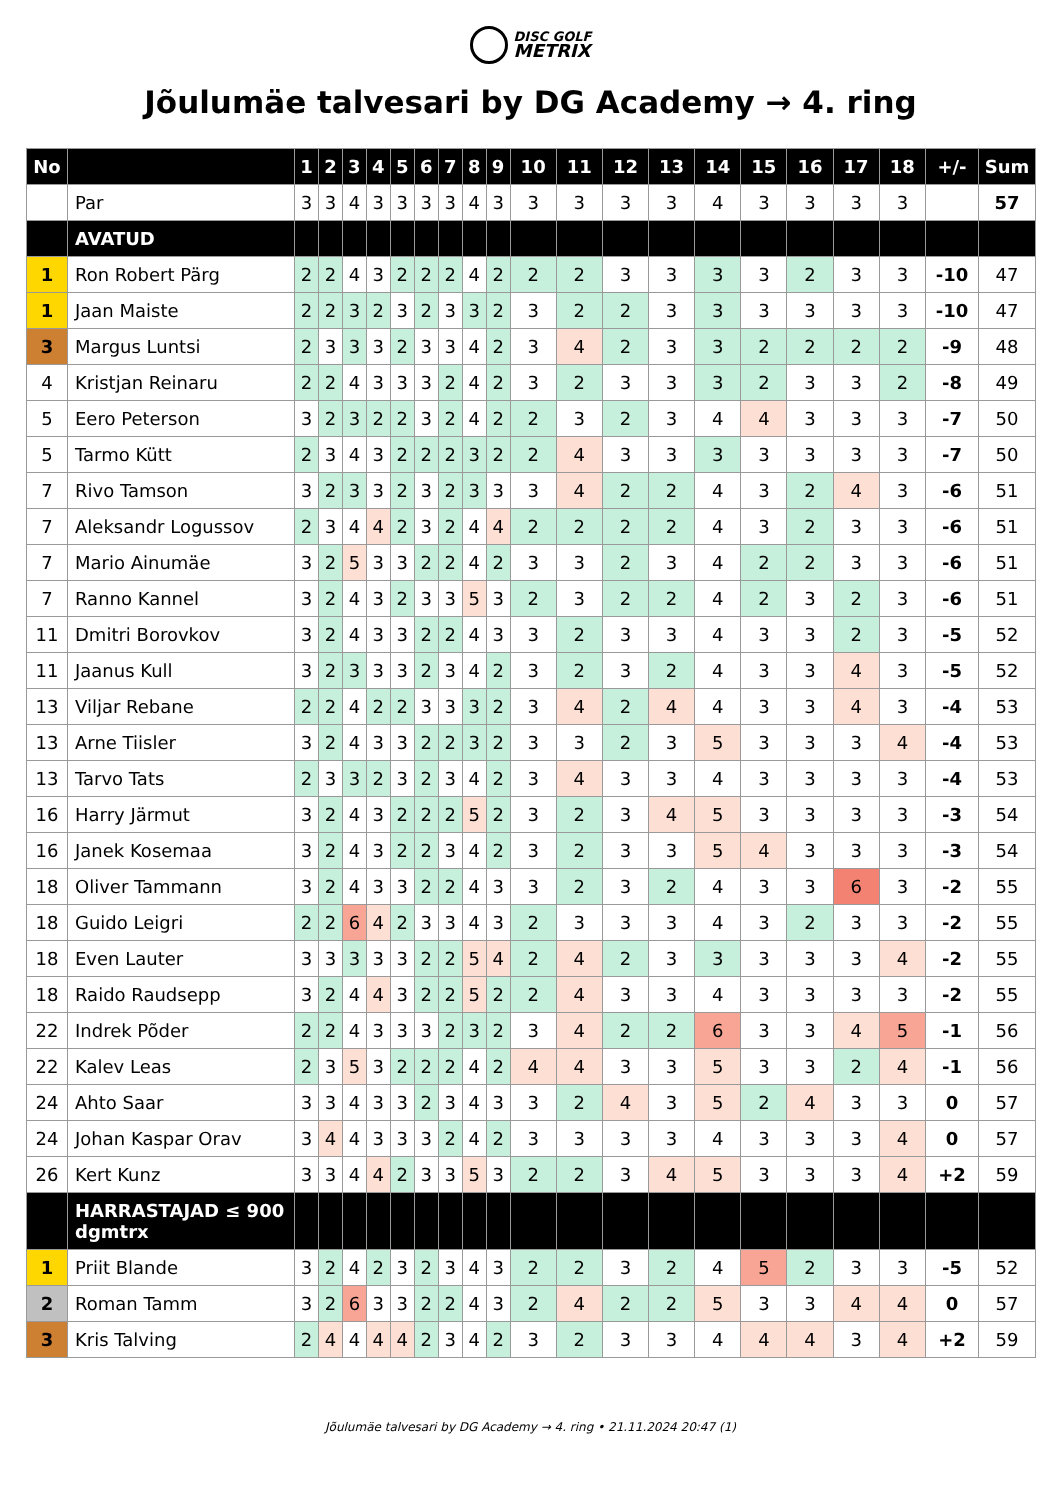DISC GOLF
METRIX
Jõulumäe talvesari by DG Academy → 4. ring
| No | | 1 | 2 | 3 | 4 | 5 | 6 | 7 | 8 | 9 | 10 | 11 | 12 | 13 | 14 | 15 | 16 | 17 | 18 | +/- | Sum |
| --- | --- | --- | --- | --- | --- | --- | --- | --- | --- | --- | --- | --- | --- | --- | --- | --- | --- | --- | --- | --- | --- |
| | Par | 3 | 3 | 4 | 3 | 3 | 3 | 3 | 4 | 3 | 3 | 3 | 3 | 3 | 4 | 3 | 3 | 3 | 3 | | 57 |
| | AVATUD | | | | | | | | | | | | | | | | | | | | |
| 1 | Ron Robert Pärg | 2 | 2 | 4 | 3 | 2 | 2 | 2 | 4 | 2 | 2 | 2 | 3 | 3 | 3 | 3 | 2 | 3 | 3 | -10 | 47 |
| 1 | Jaan Maiste | 2 | 2 | 3 | 2 | 3 | 2 | 3 | 3 | 2 | 3 | 2 | 2 | 3 | 3 | 3 | 3 | 3 | 3 | -10 | 47 |
| 3 | Margus Luntsi | 2 | 3 | 3 | 3 | 2 | 3 | 3 | 4 | 2 | 3 | 4 | 2 | 3 | 3 | 2 | 2 | 2 | 2 | -9 | 48 |
| 4 | Kristjan Reinaru | 2 | 2 | 4 | 3 | 3 | 3 | 2 | 4 | 2 | 3 | 2 | 3 | 3 | 3 | 2 | 3 | 3 | 2 | -8 | 49 |
| 5 | Eero Peterson | 3 | 2 | 3 | 2 | 2 | 3 | 2 | 4 | 2 | 2 | 3 | 2 | 3 | 4 | 4 | 3 | 3 | 3 | -7 | 50 |
| 5 | Tarmo Kütt | 2 | 3 | 4 | 3 | 2 | 2 | 2 | 3 | 2 | 2 | 4 | 3 | 3 | 3 | 3 | 3 | 3 | 3 | -7 | 50 |
| 7 | Rivo Tamson | 3 | 2 | 3 | 3 | 2 | 3 | 2 | 3 | 3 | 3 | 4 | 2 | 2 | 4 | 3 | 2 | 4 | 3 | -6 | 51 |
| 7 | Aleksandr Logussov | 2 | 3 | 4 | 4 | 2 | 3 | 2 | 4 | 4 | 2 | 2 | 2 | 2 | 4 | 3 | 2 | 3 | 3 | -6 | 51 |
| 7 | Mario Ainumäe | 3 | 2 | 5 | 3 | 3 | 2 | 2 | 4 | 2 | 3 | 3 | 2 | 3 | 4 | 2 | 2 | 3 | 3 | -6 | 51 |
| 7 | Ranno Kannel | 3 | 2 | 4 | 3 | 2 | 3 | 3 | 5 | 3 | 2 | 3 | 2 | 2 | 4 | 2 | 3 | 2 | 3 | -6 | 51 |
| 11 | Dmitri Borovkov | 3 | 2 | 4 | 3 | 3 | 2 | 2 | 4 | 3 | 3 | 2 | 3 | 3 | 4 | 3 | 3 | 2 | 3 | -5 | 52 |
| 11 | Jaanus Kull | 3 | 2 | 3 | 3 | 3 | 2 | 3 | 4 | 2 | 3 | 2 | 3 | 2 | 4 | 3 | 3 | 4 | 3 | -5 | 52 |
| 13 | Viljar Rebane | 2 | 2 | 4 | 2 | 2 | 3 | 3 | 3 | 2 | 3 | 4 | 2 | 4 | 4 | 3 | 3 | 4 | 3 | -4 | 53 |
| 13 | Arne Tiisler | 3 | 2 | 4 | 3 | 3 | 2 | 2 | 3 | 2 | 3 | 3 | 2 | 3 | 5 | 3 | 3 | 3 | 4 | -4 | 53 |
| 13 | Tarvo Tats | 2 | 3 | 3 | 2 | 3 | 2 | 3 | 4 | 2 | 3 | 4 | 3 | 3 | 4 | 3 | 3 | 3 | 3 | -4 | 53 |
| 16 | Harry Järmut | 3 | 2 | 4 | 3 | 2 | 2 | 2 | 5 | 2 | 3 | 2 | 3 | 4 | 5 | 3 | 3 | 3 | 3 | -3 | 54 |
| 16 | Janek Kosemaa | 3 | 2 | 4 | 3 | 2 | 2 | 3 | 4 | 2 | 3 | 2 | 3 | 3 | 5 | 4 | 3 | 3 | 3 | -3 | 54 |
| 18 | Oliver Tammann | 3 | 2 | 4 | 3 | 3 | 2 | 2 | 4 | 3 | 3 | 2 | 3 | 2 | 4 | 3 | 3 | 6 | 3 | -2 | 55 |
| 18 | Guido Leigri | 2 | 2 | 6 | 4 | 2 | 3 | 3 | 4 | 3 | 2 | 3 | 3 | 3 | 4 | 3 | 2 | 3 | 3 | -2 | 55 |
| 18 | Even Lauter | 3 | 3 | 3 | 3 | 3 | 2 | 2 | 5 | 4 | 2 | 4 | 2 | 3 | 3 | 3 | 3 | 3 | 4 | -2 | 55 |
| 18 | Raido Raudsepp | 3 | 2 | 4 | 4 | 3 | 2 | 2 | 5 | 2 | 2 | 4 | 3 | 3 | 4 | 3 | 3 | 3 | 3 | -2 | 55 |
| 22 | Indrek Põder | 2 | 2 | 4 | 3 | 3 | 3 | 2 | 3 | 2 | 3 | 4 | 2 | 2 | 6 | 3 | 3 | 4 | 5 | -1 | 56 |
| 22 | Kalev Leas | 2 | 3 | 5 | 3 | 2 | 2 | 2 | 4 | 2 | 4 | 4 | 3 | 3 | 5 | 3 | 3 | 2 | 4 | -1 | 56 |
| 24 | Ahto Saar | 3 | 3 | 4 | 3 | 3 | 2 | 3 | 4 | 3 | 3 | 2 | 4 | 3 | 5 | 2 | 4 | 3 | 3 | 0 | 57 |
| 24 | Johan Kaspar Orav | 3 | 4 | 4 | 3 | 3 | 3 | 2 | 4 | 2 | 3 | 3 | 3 | 3 | 4 | 3 | 3 | 3 | 4 | 0 | 57 |
| 26 | Kert Kunz | 3 | 3 | 4 | 4 | 2 | 3 | 3 | 5 | 3 | 2 | 2 | 3 | 4 | 5 | 3 | 3 | 3 | 4 | +2 | 59 |
| | HARRASTAJAD ≤ 900 dgmtrx | | | | | | | | | | | | | | | | | | | | |
| 1 | Priit Blande | 3 | 2 | 4 | 2 | 3 | 2 | 3 | 4 | 3 | 2 | 2 | 3 | 2 | 4 | 5 | 2 | 3 | 3 | -5 | 52 |
| 2 | Roman Tamm | 3 | 2 | 6 | 3 | 3 | 2 | 2 | 4 | 3 | 2 | 4 | 2 | 2 | 5 | 3 | 3 | 4 | 4 | 0 | 57 |
| 3 | Kris Talving | 2 | 4 | 4 | 4 | 4 | 2 | 3 | 4 | 2 | 3 | 2 | 3 | 3 | 4 | 4 | 4 | 3 | 4 | +2 | 59 |
Jõulumäe talvesari by DG Academy → 4. ring • 21.11.2024 20:47 (1)